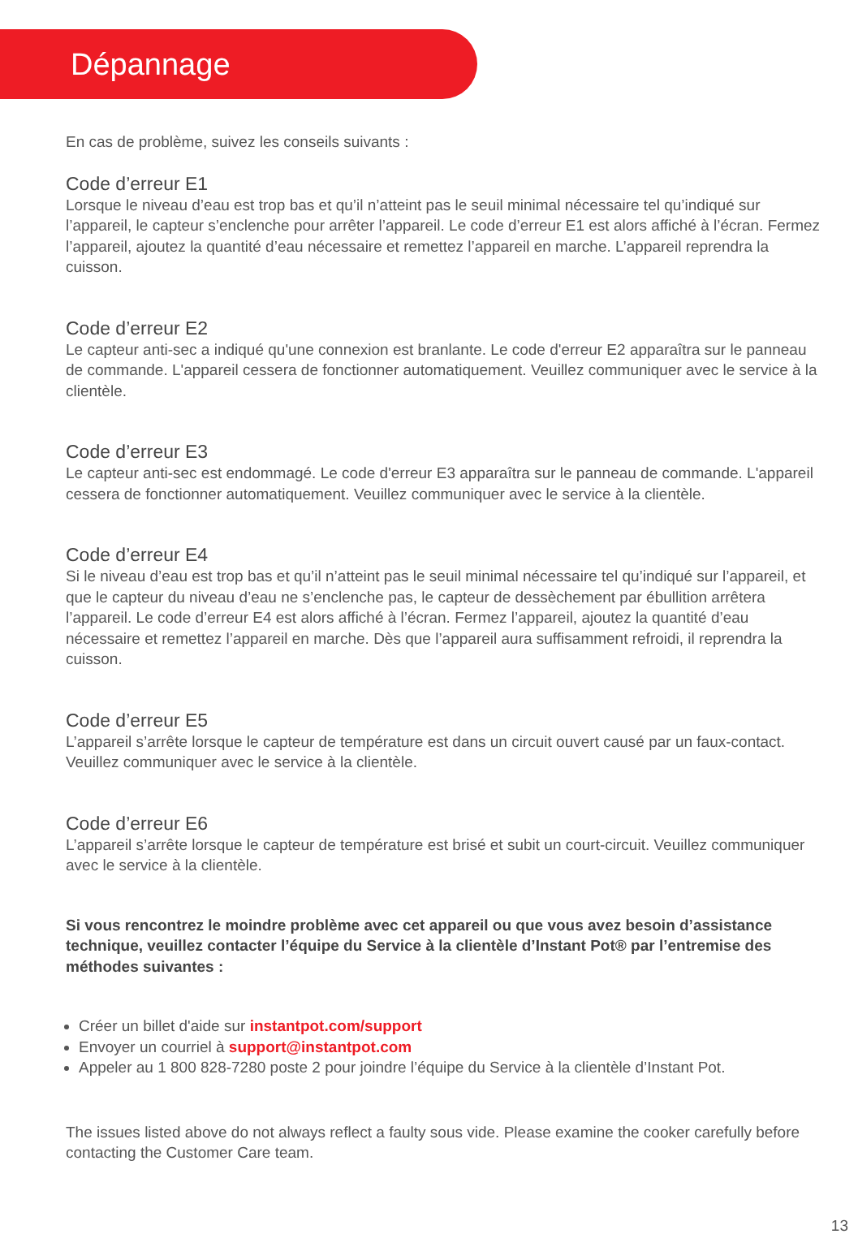Dépannage
En cas de problème, suivez les conseils suivants :
Code d’erreur E1
Lorsque le niveau d’eau est trop bas et qu’il n’atteint pas le seuil minimal nécessaire tel qu’indiqué sur l’appareil, le capteur s’enclenche pour arrêter l’appareil. Le code d’erreur E1 est alors affiché à l’écran. Fermez l’appareil, ajoutez la quantité d’eau nécessaire et remettez l’appareil en marche. L’appareil reprendra la cuisson.
Code d’erreur E2
Le capteur anti-sec a indiqué qu'une connexion est branlante. Le code d'erreur E2 apparaîtra sur le panneau de commande. L'appareil cessera de fonctionner automatiquement. Veuillez communiquer avec le service à la clientèle.
Code d’erreur E3
Le capteur anti-sec est endommagé. Le code d'erreur E3 apparaîtra sur le panneau de commande. L'appareil cessera de fonctionner automatiquement. Veuillez communiquer avec le service à la clientèle.
Code d’erreur E4
Si le niveau d’eau est trop bas et qu’il n’atteint pas le seuil minimal nécessaire tel qu’indiqué sur l’appareil, et que le capteur du niveau d’eau ne s’enclenche pas, le capteur de dessèchement par ébullition arrêtera l’appareil. Le code d’erreur E4 est alors affiché à l’écran. Fermez l’appareil, ajoutez la quantité d’eau nécessaire et remettez l’appareil en marche. Dès que l’appareil aura suffisamment refroidi, il reprendra la cuisson.
Code d’erreur E5
L’appareil s’arrête lorsque le capteur de température est dans un circuit ouvert causé par un faux-contact. Veuillez communiquer avec le service à la clientèle.
Code d’erreur E6
L’appareil s’arrête lorsque le capteur de température est brisé et subit un court-circuit. Veuillez communiquer avec le service à la clientèle.
Si vous rencontrez le moindre problème avec cet appareil ou que vous avez besoin d’assistance technique, veuillez contacter l’équipe du Service à la clientèle d’Instant Pot® par l’entremise des méthodes suivantes :
Créer un billet d'aide sur instantpot.com/support
Envoyer un courriel à support@instantpot.com
Appeler au 1 800 828-7280 poste 2 pour joindre l’équipe du Service à la clientèle d’Instant Pot.
The issues listed above do not always reflect a faulty sous vide. Please examine the cooker carefully before contacting the Customer Care team.
13